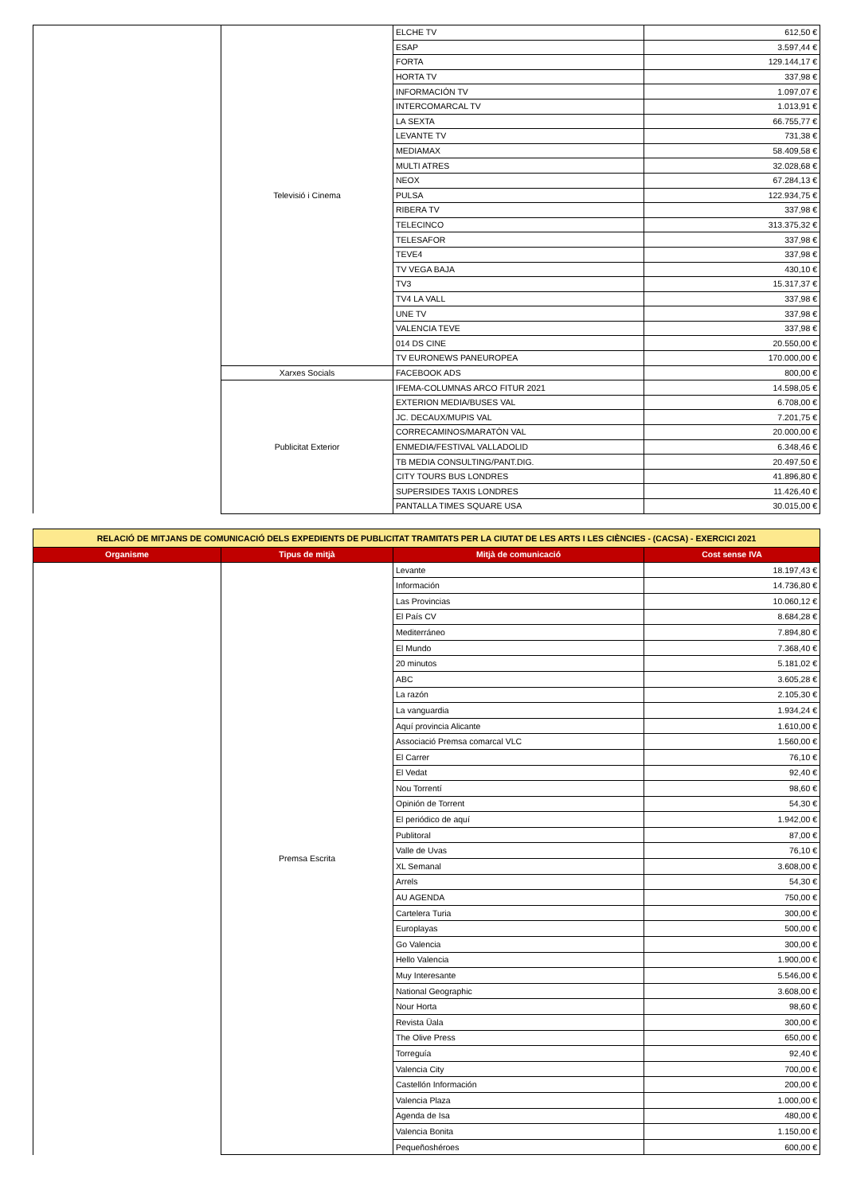| | Televisió i Cinema | ELCHE TV | 612,50 € |
| | | ESAP | 3.597,44 € |
| | | FORTA | 129.144,17 € |
| | | HORTA TV | 337,98 € |
| | | INFORMACIÓN TV | 1.097,07 € |
| | | INTERCOMARCAL TV | 1.013,91 € |
| | | LA SEXTA | 66.755,77 € |
| | | LEVANTE TV | 731,38 € |
| | | MEDIAMAX | 58.409,58 € |
| | | MULTI ATRES | 32.028,68 € |
| | | NEOX | 67.284,13 € |
| | | PULSA | 122.934,75 € |
| | | RIBERA TV | 337,98 € |
| | | TELECINCO | 313.375,32 € |
| | | TELESAFOR | 337,98 € |
| | | TEVE4 | 337,98 € |
| | | TV VEGA BAJA | 430,10 € |
| | | TV3 | 15.317,37 € |
| | | TV4 LA VALL | 337,98 € |
| | | UNE TV | 337,98 € |
| | | VALENCIA TEVE | 337,98 € |
| | | 014 DS CINE | 20.550,00 € |
| | | TV EURONEWS PANEUROPEA | 170.000,00 € |
| | Xarxes Socials | FACEBOOK ADS | 800,00 € |
| | Publicitat Exterior | IFEMA-COLUMNAS ARCO FITUR 2021 | 14.598,05 € |
| | | EXTERION MEDIA/BUSES VAL | 6.708,00 € |
| | | JC. DECAUX/MUPIS VAL | 7.201,75 € |
| | | CORRECAMINOS/MARATÓN VAL | 20.000,00 € |
| | | ENMEDIA/FESTIVAL VALLADOLID | 6.348,46 € |
| | | TB MEDIA CONSULTING/PANT.DIG. | 20.497,50 € |
| | | CITY TOURS BUS LONDRES | 41.896,80 € |
| | | SUPERSIDES TAXIS LONDRES | 11.426,40 € |
| | | PANTALLA TIMES SQUARE USA | 30.015,00 € |
| RELACIÓ DE MITJANS DE COMUNICACIÓ DELS EXPEDIENTS DE PUBLICITAT TRAMITATS PER LA CIUTAT DE LES ARTS I LES CIÈNCIES - (CACSA) - EXERCICI 2021 | | | |
| Organisme | Tipus de mitjà | Mitjà de comunicació | Cost sense IVA |
| | Premsa Escrita | Levante | 18.197,43 € |
| | | Información | 14.736,80 € |
| | | Las Provincias | 10.060,12 € |
| | | El País CV | 8.684,28 € |
| | | Mediterráneo | 7.894,80 € |
| | | El Mundo | 7.368,40 € |
| | | 20 minutos | 5.181,02 € |
| | | ABC | 3.605,28 € |
| | | La razón | 2.105,30 € |
| | | La vanguardia | 1.934,24 € |
| | | Aquí provincia Alicante | 1.610,00 € |
| | | Associació Premsa comarcal VLC | 1.560,00 € |
| | | El Carrer | 76,10 € |
| | | El Vedat | 92,40 € |
| | | Nou Torrentí | 98,60 € |
| | | Opinión de Torrent | 54,30 € |
| | | El periódico de aquí | 1.942,00 € |
| | | Publitoral | 87,00 € |
| | | Valle de Uvas | 76,10 € |
| | | XL Semanal | 3.608,00 € |
| | | Arrels | 54,30 € |
| | | AU AGENDA | 750,00 € |
| | | Cartelera Turia | 300,00 € |
| | | Europlayas | 500,00 € |
| | | Go Valencia | 300,00 € |
| | | Hello Valencia | 1.900,00 € |
| | | Muy Interesante | 5.546,00 € |
| | | National Geographic | 3.608,00 € |
| | | Nour Horta | 98,60 € |
| | | Revista Üala | 300,00 € |
| | | The Olive Press | 650,00 € |
| | | Torreguía | 92,40 € |
| | | Valencia City | 700,00 € |
| | | Castellón Información | 200,00 € |
| | | Valencia Plaza | 1.000,00 € |
| | | Agenda de Isa | 480,00 € |
| | | Valencia Bonita | 1.150,00 € |
| | | Pequeñoshéroes | 600,00 € |